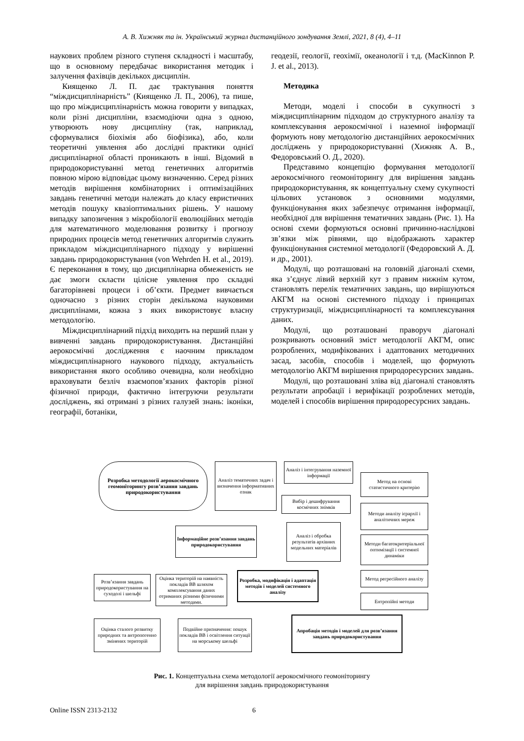А. В. Хижняк та ін. Український журнал дистанційного зондування Землі, 2021, 8 (4), 4–11
наукових проблем різного ступеня складності і масштабу, що в основному передбачає використання методик і залучення фахівців декількох дисциплін.
Киященко Л. П. дає трактування поняття “міждисциплінарність” (Киященко Л. П., 2006), та пише, що про міждисциплінарність можна говорити у випадках, коли різні дисципліни, взаємодіючи одна з одною, утворюють нову дисципліну (так, наприклад, сформувалися біохімія або біофізика), або, коли теоретичні уявлення або дослідні практики однієї дисциплінарної області проникають в інші. Відомий в природокористуванні метод генетичних алгоритмів повною мірою відповідає цьому визначенню. Серед різних методів вирішення комбінаторних і оптимізаційних завдань генетичні методи належать до класу евристичних методів пошуку квазіоптимальних рішень. У нашому випадку запозичення з мікробіології еволюційних методів для математичного моделювання розвитку і прогнозу природних процесів метод генетичних алгоритмів служить прикладом міждисциплінарного підходу у вирішенні завдань природокористування (von Wehrden H. et al., 2019). Є переконання в тому, що дисциплінарна обмеженість не дає змоги скласти цілісне уявлення про складні багаторівневі процеси і об’єкти. Предмет вивчається одночасно з різних сторін декількома науковими дисциплінами, кожна з яких використовує власну методологію.
Міждисциплінарний підхід виходить на перший план у вивченні завдань природокористування. Дистанційні аерокосмічні дослідження є наочним прикладом міждисциплінарного наукового підходу, актуальність використання якого особливо очевидна, коли необхідно враховувати безліч взаємопов’язаних факторів різної фізичної природи, фактично інтегруючи результати досліджень, які отримані з різних галузей знань: іконіки, географії, ботаніки,
геодезії, геології, геохімії, океанології і т.д. (MacKinnon P. J. et al., 2013).
Методика
Методи, моделі і способи в сукупності з міждисциплінарним підходом до структурного аналізу та комплексування аерокосмічної і наземної інформації формують нову методологію дистанційних аерокосмічних досліджень у природокористуванні (Хижняк А. В., Федоровський О. Д., 2020).
Представимо концепцію формування методології аерокосмічного геомоніторингу для вирішення завдань природокористування, як концептуальну схему сукупності цільових установок з основними модулями, функціонування яких забезпечує отримання інформації, необхідної для вирішення тематичних завдань (Рис. 1). На основі схеми формуються основні причинно-наслідкові зв’язки між рівнями, що відображають характер функціонування системної методології (Федоровский А. Д. и др., 2001).
Модулі, що розташовані на головній діагоналі схеми, яка з’єднує лівий верхній кут з правим нижнім кутом, становлять перелік тематичних завдань, що вирішуються АКГМ на основі системного підходу і принципах структуризації, міждисциплінарності та комплексування даних.
Модулі, що розташовані праворуч діагоналі розкривають основний зміст методології АКГМ, опис розроблених, модифікованих і адаптованих методичних засад, засобів, способів і моделей, що формують методологію АКГМ вирішення природоресурсних завдань.
Модулі, що розташовані зліва від діагоналі становлять результати апробації і верифікації розроблених методів, моделей і способів вирішення природоресурсних завдань.
Розробка методології аерокосмічного геомоніторингу розв’язання завдань природокористування
Аналіз тематичних задач і визначення інформативних ознак
Аналіз і інтегрування наземної інформації
Вибір і дешифрування космічних знімків
Інформаційне розв’язання завдань природокористування
Аналіз і обробка результатів архівних модельних матеріалів
Метод на основі статистичного критерію
Методи аналізу ієрархії і аналітичних мереж
Методи багатокритеріальної оптимізації і системної динаміки
Метод регресійного аналізу
Ентропійні методи
Розробка, модифікація і адаптація методів і моделей системного аналізу
Розв’язання завдань природокористування на суходолі і шельфі
Оцінка територій на наявність покладів ВВ шляхом комплексування даних отриманих різними фізичними методами.
Оцінка сталого розвитку природних та антропогенно змінених територій
Подвійне призначення: пошук покладів ВВ і освітлення ситуації на морському шельфі
Апробація методів і моделей для розв’язання завдань природокористування
Рис. 1. Концептуальна схема методології аерокосмічного геомоніторингу
для вирішення завдань природокористування
Online ISSN 2313-2132 6